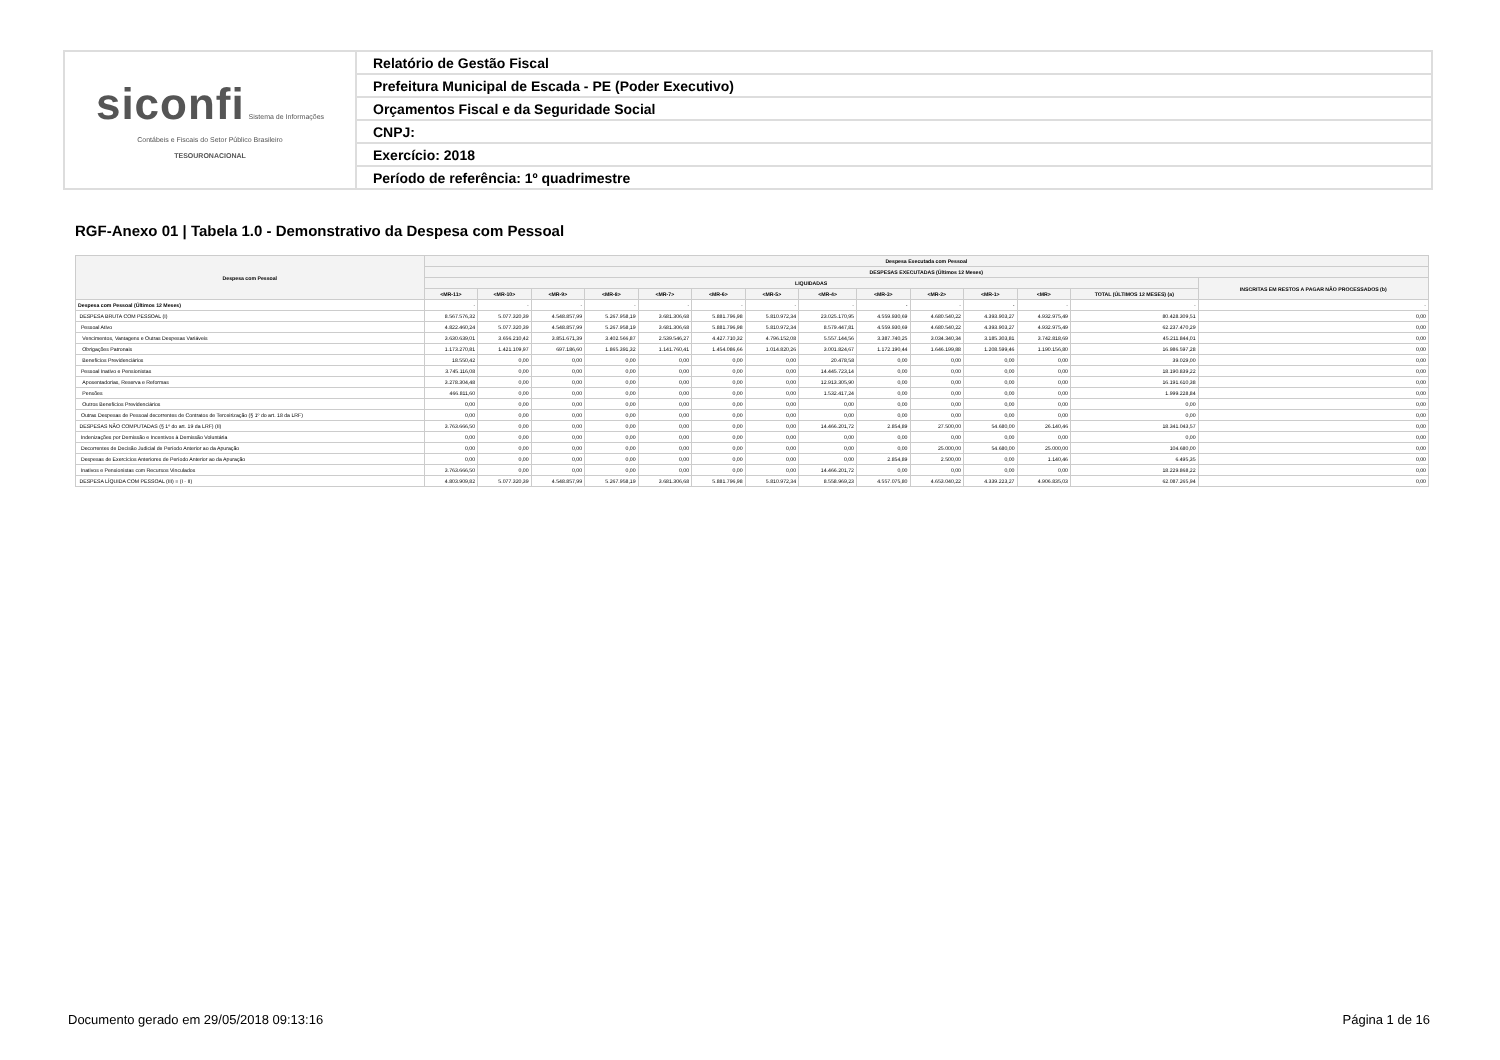| siconfi Sistema de Informações Contábeis e Fiscais do Setor Público Brasileiro TESOURONACIONAL | Relatório de Gestão Fiscal |
| | Prefeitura Municipal de Escada - PE (Poder Executivo) |
| | Orçamentos Fiscal e da Seguridade Social |
| | CNPJ: |
| | Exercício: 2018 |
| | Período de referência: 1º quadrimestre |
RGF-Anexo 01 | Tabela 1.0 - Demonstrativo da Despesa com Pessoal
| Despesa com Pessoal | Despesa Executada com Pessoal | | | | | | | | | | | | | |
| --- | --- | --- | --- | --- | --- | --- | --- | --- | --- | --- | --- | --- | --- | --- |
| | DESPESAS EXECUTADAS (Últimos 12 Meses) | | | | | | | | | | | | | |
| | LIQUIDADAS | | | | | | | | | | | | | INSCRITAS EM RESTOS A PAGAR NÃO PROCESSADOS (b) |
| | <MR-11> | <MR-10> | <MR-9> | <MR-8> | <MR-7> | <MR-6> | <MR-5> | <MR-4> | <MR-3> | <MR-2> | <MR-1> | <MR> | TOTAL (ÚLTIMOS 12 MESES) (a) | |
| Despesa com Pessoal (Últimos 12 Meses) | - | - | - | - | - | - | - | - | - | - | - | - | - | - |
| DESPESA BRUTA COM PESSOAL (I) | 8.567.576,32 | 5.077.320,39 | 4.548.857,99 | 5.267.958,19 | 3.681.306,68 | 5.881.796,98 | 5.810.972,34 | 23.025.170,95 | 4.559.930,69 | 4.680.540,22 | 4.393.903,27 | 4.932.975,49 | 80.428.309,51 | 0,00 |
| Pessoal Ativo | 4.822.460,24 | 5.077.320,39 | 4.548.857,99 | 5.267.958,19 | 3.681.306,68 | 5.881.796,98 | 5.810.972,34 | 8.579.447,81 | 4.559.930,69 | 4.680.540,22 | 4.393.903,27 | 4.932.975,49 | 62.237.470,29 | 0,00 |
| Vencimentos, Vantagens e Outras Despesas Variáveis | 3.630.639,01 | 3.656.210,42 | 3.851.671,39 | 3.402.566,87 | 2.539.546,27 | 4.427.710,32 | 4.796.152,08 | 5.557.144,56 | 3.387.740,25 | 3.034.340,34 | 3.185.303,81 | 3.742.818,69 | 45.211.844,01 | 0,00 |
| Obrigações Patronais | 1.173.270,81 | 1.421.109,97 | 697.186,60 | 1.865.391,32 | 1.141.760,41 | 1.454.086,66 | 1.014.820,26 | 3.001.824,67 | 1.172.190,44 | 1.646.199,88 | 1.208.599,46 | 1.190.156,80 | 16.986.597,28 | 0,00 |
| Benefícios Previdenciários | 18.550,42 | 0,00 | 0,00 | 0,00 | 0,00 | 0,00 | 0,00 | 20.478,58 | 0,00 | 0,00 | 0,00 | 0,00 | 39.029,00 | 0,00 |
| Pessoal Inativo e Pensionistas | 3.745.116,08 | 0,00 | 0,00 | 0,00 | 0,00 | 0,00 | 0,00 | 14.445.723,14 | 0,00 | 0,00 | 0,00 | 0,00 | 18.190.839,22 | 0,00 |
| Aposentadorias, Reserva e Reformas | 3.278.304,48 | 0,00 | 0,00 | 0,00 | 0,00 | 0,00 | 0,00 | 12.913.305,90 | 0,00 | 0,00 | 0,00 | 0,00 | 16.191.610,38 | 0,00 |
| Pensões | 466.811,60 | 0,00 | 0,00 | 0,00 | 0,00 | 0,00 | 0,00 | 1.532.417,24 | 0,00 | 0,00 | 0,00 | 0,00 | 1.999.228,84 | 0,00 |
| Outros Benefícios Previdenciários | 0,00 | 0,00 | 0,00 | 0,00 | 0,00 | 0,00 | 0,00 | 0,00 | 0,00 | 0,00 | 0,00 | 0,00 | 0,00 | 0,00 |
| Outras Despesas de Pessoal decorrentes de Contratos de Terceirização (§ 1º do art. 18 da LRF) | 0,00 | 0,00 | 0,00 | 0,00 | 0,00 | 0,00 | 0,00 | 0,00 | 0,00 | 0,00 | 0,00 | 0,00 | 0,00 | 0,00 |
| DESPESAS NÃO COMPUTADAS (§ 1º do art. 19 da LRF) (II) | 3.763.666,50 | 0,00 | 0,00 | 0,00 | 0,00 | 0,00 | 0,00 | 14.466.201,72 | 2.854,89 | 27.500,00 | 54.680,00 | 26.140,46 | 18.341.043,57 | 0,00 |
| Indenizações por Demissão e Incentivos à Demissão Voluntária | 0,00 | 0,00 | 0,00 | 0,00 | 0,00 | 0,00 | 0,00 | 0,00 | 0,00 | 0,00 | 0,00 | 0,00 | 0,00 | 0,00 |
| Decorrentes de Decisão Judicial de Período Anterior ao da Apuração | 0,00 | 0,00 | 0,00 | 0,00 | 0,00 | 0,00 | 0,00 | 0,00 | 0,00 | 25.000,00 | 54.680,00 | 25.000,00 | 104.680,00 | 0,00 |
| Despesas de Exercícios Anteriores de Período Anterior ao da Apuração | 0,00 | 0,00 | 0,00 | 0,00 | 0,00 | 0,00 | 0,00 | 0,00 | 2.854,89 | 2.500,00 | 0,00 | 1.140,46 | 6.495,35 | 0,00 |
| Inativos e Pensionistas com Recursos Vinculados | 3.763.666,50 | 0,00 | 0,00 | 0,00 | 0,00 | 0,00 | 0,00 | 14.466.201,72 | 0,00 | 0,00 | 0,00 | 0,00 | 18.229.868,22 | 0,00 |
| DESPESA LÍQUIDA COM PESSOAL (III) = (I - II) | 4.803.909,82 | 5.077.320,39 | 4.548.857,99 | 5.267.958,19 | 3.681.306,68 | 5.881.796,98 | 5.810.972,34 | 8.558.969,23 | 4.557.075,80 | 4.653.040,22 | 4.339.223,27 | 4.906.835,03 | 62.087.265,94 | 0,00 |
Documento gerado em 29/05/2018 09:13:16
Página 1 de 16